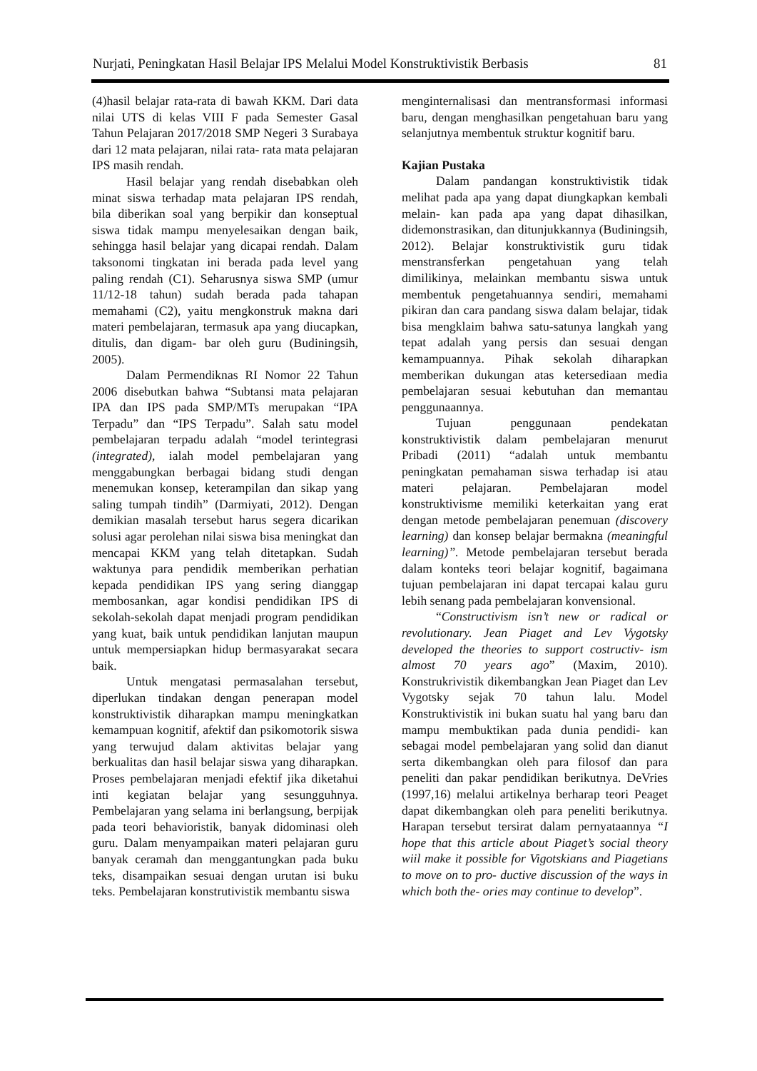Nurjati, Peningkatan Hasil Belajar IPS Melalui Model Konstruktivistik Berbasis 81
(4)hasil belajar rata-rata di bawah KKM. Dari data nilai UTS di kelas VIII F pada Semester Gasal Tahun Pelajaran 2017/2018 SMP Negeri 3 Surabaya dari 12 mata pelajaran, nilai rata- rata mata pelajaran IPS masih rendah.
Hasil belajar yang rendah disebabkan oleh minat siswa terhadap mata pelajaran IPS rendah, bila diberikan soal yang berpikir dan konseptual siswa tidak mampu menyelesaikan dengan baik, sehingga hasil belajar yang dicapai rendah. Dalam taksonomi tingkatan ini berada pada level yang paling rendah (C1). Seharusnya siswa SMP (umur 11/12-18 tahun) sudah berada pada tahapan memahami (C2), yaitu mengkonstruk makna dari materi pembelajaran, termasuk apa yang diucapkan, ditulis, dan digam- bar oleh guru (Budiningsih, 2005).
Dalam Permendiknas RI Nomor 22 Tahun 2006 disebutkan bahwa “Subtansi mata pelajaran IPA dan IPS pada SMP/MTs merupakan “IPA Terpadu” dan “IPS Terpadu”. Salah satu model pembelajaran terpadu adalah “model terintegrasi (integrated), ialah model pembelajaran yang menggabungkan berbagai bidang studi dengan menemukan konsep, keterampilan dan sikap yang saling tumpah tindih” (Darmiyati, 2012). Dengan demikian masalah tersebut harus segera dicarikan solusi agar perolehan nilai siswa bisa meningkat dan mencapai KKM yang telah ditetapkan. Sudah waktunya para pendidik memberikan perhatian kepada pendidikan IPS yang sering dianggap membosankan, agar kondisi pendidikan IPS di sekolah-sekolah dapat menjadi program pendidikan yang kuat, baik untuk pendidikan lanjutan maupun untuk mempersiapkan hidup bermasyarakat secara baik.
Untuk mengatasi permasalahan tersebut, diperlukan tindakan dengan penerapan model konstruktivistik diharapkan mampu meningkatkan kemampuan kognitif, afektif dan psikomotorik siswa yang terwujud dalam aktivitas belajar yang berkualitas dan hasil belajar siswa yang diharapkan. Proses pembelajaran menjadi efektif jika diketahui inti kegiatan belajar yang sesungguhnya. Pembelajaran yang selama ini berlangsung, berpijak pada teori behavioristik, banyak didominasi oleh guru. Dalam menyampaikan materi pelajaran guru banyak ceramah dan menggantungkan pada buku teks, disampaikan sesuai dengan urutan isi buku teks. Pembelajaran konstrutivistik membantu siswa
menginternalisasi dan mentransformasi informasi baru, dengan menghasilkan pengetahuan baru yang selanjutnya membentuk struktur kognitif baru.
Kajian Pustaka
Dalam pandangan konstruktivistik tidak melihat pada apa yang dapat diungkapkan kembali melain- kan pada apa yang dapat dihasilkan, didemonstrasikan, dan ditunjukkannya (Budiningsih, 2012). Belajar konstruktivistik guru tidak menstransferkan pengetahuan yang telah dimilikinya, melainkan membantu siswa untuk membentuk pengetahuannya sendiri, memahami pikiran dan cara pandang siswa dalam belajar, tidak bisa mengklaim bahwa satu-satunya langkah yang tepat adalah yang persis dan sesuai dengan kemampuannya. Pihak sekolah diharapkan memberikan dukungan atas ketersediaan media pembelajaran sesuai kebutuhan dan memantau penggunaannya.
Tujuan penggunaan pendekatan konstruktivistik dalam pembelajaran menurut Pribadi (2011) “adalah untuk membantu peningkatan pemahaman siswa terhadap isi atau materi pelajaran. Pembelajaran model konstruktivisme memiliki keterkaitan yang erat dengan metode pembelajaran penemuan (discovery learning) dan konsep belajar bermakna (meaningful learning)”. Metode pembelajaran tersebut berada dalam konteks teori belajar kognitif, bagaimana tujuan pembelajaran ini dapat tercapai kalau guru lebih senang pada pembelajaran konvensional.
“Constructivism isn’t new or radical or revolutionary. Jean Piaget and Lev Vygotsky developed the theories to support costructiv- ism almost 70 years ago” (Maxim, 2010). Konstrukrivistik dikembangkan Jean Piaget dan Lev Vygotsky sejak 70 tahun lalu. Model Konstruktivistik ini bukan suatu hal yang baru dan mampu membuktikan pada dunia pendidi- kan sebagai model pembelajaran yang solid dan dianut serta dikembangkan oleh para filosof dan para peneliti dan pakar pendidikan berikutnya. DeVries (1997,16) melalui artikelnya berharap teori Peaget dapat dikembangkan oleh para peneliti berikutnya. Harapan tersebut tersirat dalam pernyataannya “I hope that this article about Piaget’s social theory wiil make it possible for Vigotskians and Piagetians to move on to pro- ductive discussion of the ways in which both the- ories may continue to develop”.